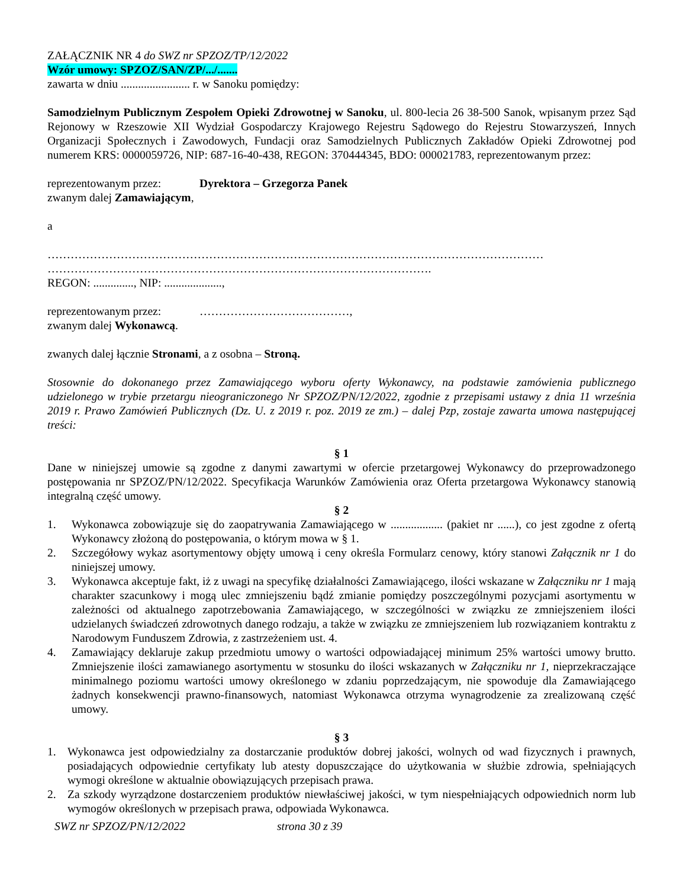ZAŁĄCZNIK NR 4 do SWZ nr SPZOZ/TP/12/2022
Wzór umowy: SPZOZ/SAN/ZP/.../.......
zawarta w dniu ........................ r. w Sanoku pomiędzy:
Samodzielnym Publicznym Zespołem Opieki Zdrowotnej w Sanoku, ul. 800-lecia 26 38-500 Sanok, wpisanym przez Sąd Rejonowy w Rzeszowie XII Wydział Gospodarczy Krajowego Rejestru Sądowego do Rejestru Stowarzyszeń, Innych Organizacji Społecznych i Zawodowych, Fundacji oraz Samodzielnych Publicznych Zakładów Opieki Zdrowotnej pod numerem KRS: 0000059726, NIP: 687-16-40-438, REGON: 370444345, BDO: 000021783, reprezentowanym przez:
reprezentowanym przez: Dyrektora – Grzegorza Panek
zwanym dalej Zamawiającym,
a
…………………………………………………………………………………………………………………
……………………………………………………………………………………….
REGON: .............., NIP: ....................,
reprezentowanym przez: …………………………………,
zwanym dalej Wykonawcą.
zwanych dalej łącznie Stronami, a z osobna – Stroną.
Stosownie do dokonanego przez Zamawiającego wyboru oferty Wykonawcy, na podstawie zamówienia publicznego udzielonego w trybie przetargu nieograniczonego Nr SPZOZ/PN/12/2022, zgodnie z przepisami ustawy z dnia 11 września 2019 r. Prawo Zamówień Publicznych (Dz. U. z 2019 r. poz. 2019 ze zm.) – dalej Pzp, zostaje zawarta umowa następującej treści:
§ 1
Dane w niniejszej umowie są zgodne z danymi zawartymi w ofercie przetargowej Wykonawcy do przeprowadzonego postępowania nr SPZOZ/PN/12/2022. Specyfikacja Warunków Zamówienia oraz Oferta przetargowa Wykonawcy stanowią integralną część umowy.
§ 2
1. Wykonawca zobowiązuje się do zaopatrywania Zamawiającego w .................. (pakiet nr ......), co jest zgodne z ofertą Wykonawcy złożoną do postępowania, o którym mowa w § 1.
2. Szczegółowy wykaz asortymentowy objęty umową i ceny określa Formularz cenowy, który stanowi Załącznik nr 1 do niniejszej umowy.
3. Wykonawca akceptuje fakt, iż z uwagi na specyfikę działalności Zamawiającego, ilości wskazane w Załączniku nr 1 mają charakter szacunkowy i mogą ulec zmniejszeniu bądź zmianie pomiędzy poszczególnymi pozycjami asortymentu w zależności od aktualnego zapotrzebowania Zamawiającego, w szczególności w związku ze zmniejszeniem ilości udzielanych świadczeń zdrowotnych danego rodzaju, a także w związku ze zmniejszeniem lub rozwiązaniem kontraktu z Narodowym Funduszem Zdrowia, z zastrzeżeniem ust. 4.
4. Zamawiający deklaruje zakup przedmiotu umowy o wartości odpowiadającej minimum 25% wartości umowy brutto. Zmniejszenie ilości zamawianego asortymentu w stosunku do ilości wskazanych w Załączniku nr 1, nieprzekraczające minimalnego poziomu wartości umowy określonego w zdaniu poprzedzającym, nie spowoduje dla Zamawiającego żadnych konsekwencji prawno-finansowych, natomiast Wykonawca otrzyma wynagrodzenie za zrealizowaną część umowy.
§ 3
1. Wykonawca jest odpowiedzialny za dostarczanie produktów dobrej jakości, wolnych od wad fizycznych i prawnych, posiadających odpowiednie certyfikaty lub atesty dopuszczające do użytkowania w służbie zdrowia, spełniających wymogi określone w aktualnie obowiązujących przepisach prawa.
2. Za szkody wyrządzone dostarczeniem produktów niewłaściwej jakości, w tym niespełniających odpowiednich norm lub wymogów określonych w przepisach prawa, odpowiada Wykonawca.
SWZ nr SPZOZ/PN/12/2022 strona 30 z 39